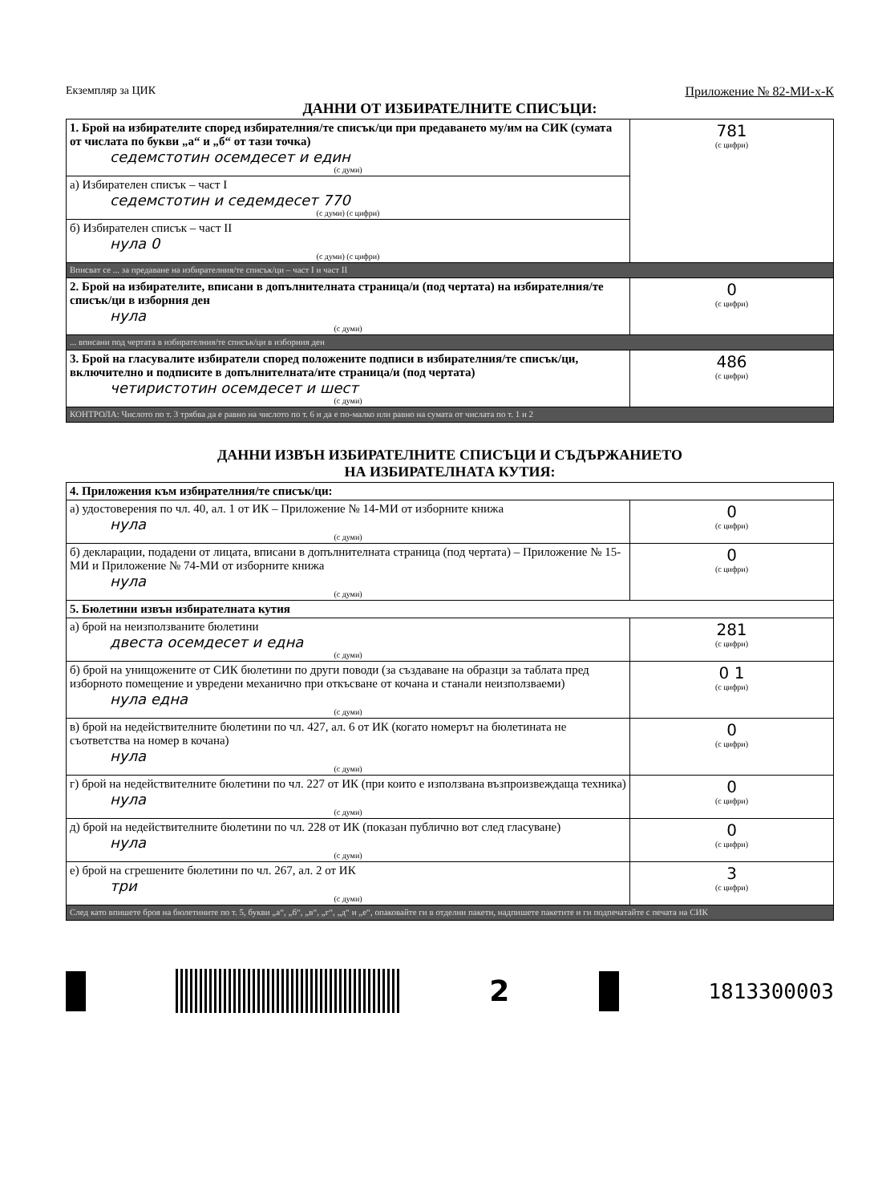Екземпляр за ЦИК Приложение № 82-МИ-х-К
ДАННИ ОТ ИЗБИРАТЕЛНИТЕ СПИСЪЦИ:
| 1. Брой на избирателите според избирателния/те списък/ци при предаването му/им на СИК (сумата от числата по букви „а“ и „б“ от тази точка) седемстотин осемдесет и един (с думи) | 781 (с цифри) |
| а) Избирателен списък – част I седемстотин и седемдесет 770 (с думи) (с цифри) | |
| б) Избирателен списък – част II нула 0 (с думи) (с цифри) | |
| Вписват се ... за предаване на избирателния/те списък/ци – част I и част II | |
| 2. Брой на избирателите, вписани в допълнителната страница/и (под чертата) на избирателния/те списък/ци в изборния ден нула (с думи) | 0 (с цифри) |
| ... вписани под чертата в избирателния/те списък/ци в изборния ден | |
| 3. Брой на гласувалите избиратели според положените подписи в избирателния/те списък/ци, включително и подписите в допълнителната/ите страница/и (под чертата) четиристотин осемдесет и шест (с думи) | 486 (с цифри) |
| КОНТРОЛА: Числото по т. 3 трябва да е равно на числото по т. 6 и да е по-малко или равно на сумата от числата по т. 1 и 2 | |
ДАННИ ИЗВЪН ИЗБИРАТЕЛНИТЕ СПИСЪЦИ И СЪДЪРЖАНИЕТО
НА ИЗБИРАТЕЛНАТА КУТИЯ:
| 4. Приложения към избирателния/те списък/ци: | |
| а) удостоверения по чл. 40, ал. 1 от ИК – Приложение № 14-МИ от изборните книжа нула (с думи) | 0 (с цифри) |
| б) декларации, подадени от лицата, вписани в допълнителната страница (под чертата) – Приложение № 15-МИ и Приложение № 74-МИ от изборните книжа нула (с думи) | 0 (с цифри) |
| 5. Бюлетини извън избирателната кутия | |
| а) брой на неизползваните бюлетини двеста осемдесет и една (с думи) | 281 (с цифри) |
| б) брой на унищожените от СИК бюлетини по други поводи (за създаване на образци за таблата пред изборното помещение и увредени механично при откъсване от кочана и станали неизползваеми) нула една (с думи) | 0 1 (с цифри) |
| в) брой на недействителните бюлетини по чл. 427, ал. 6 от ИК (когато номерът на бюлетината не съответства на номер в кочана) нула (с думи) | 0 (с цифри) |
| г) брой на недействителните бюлетини по чл. 227 от ИК (при които е използвана възпроизвеждаща техника) нула (с думи) | 0 (с цифри) |
| д) брой на недействителните бюлетини по чл. 228 от ИК (показан публично вот след гласуване) нула (с думи) | 0 (с цифри) |
| е) брой на сгрешените бюлетини по чл. 267, ал. 2 от ИК три (с думи) | 3 (с цифри) |
| След като впишете броя на бюлетините по т. 5, букви „а“, „б“, „в“, „г“, „д“ и „е“, опаковайте ги в отделни пакети, надпишете пакетите и ги подпечатайте с печата на СИК | |
2 1813300003